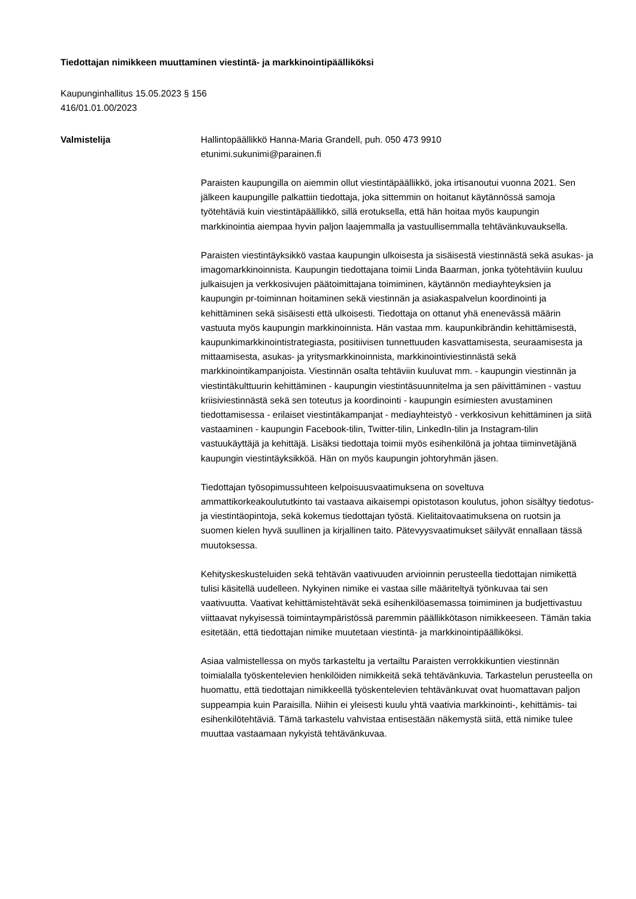Tiedottajan nimikkeen muuttaminen viestintä- ja markkinointipäälliköksi
Kaupunginhallitus 15.05.2023 § 156
416/01.01.00/2023
Valmistelija Hallintopäällikkö Hanna-Maria Grandell, puh. 050 473 9910
etunimi.sukunimi@parainen.fi
Paraisten kaupungilla on aiemmin ollut viestintäpäällikkö, joka irtisanoutui vuonna 2021. Sen jälkeen kaupungille palkattiin tiedottaja, joka sittemmin on hoitanut käytännössä samoja työtehtäviä kuin viestintäpäällikkö, sillä erotuksella, että hän hoitaa myös kaupungin markkinointia aiempaa hyvin paljon laajemmalla ja vastuullisemmalla tehtävänkuvauksella.
Paraisten viestintäyksikkö vastaa kaupungin ulkoisesta ja sisäisestä viestinnästä sekä asukas- ja imagomarkkinoinnista. Kaupungin tiedottajana toimii Linda Baarman, jonka työtehtäviin kuuluu julkaisujen ja verkkosivujen päätoimittajana toimiminen, käytännön mediayhteyksien ja kaupungin pr-toiminnan hoitaminen sekä viestinnän ja asiakaspalvelun koordinointi ja kehittäminen sekä sisäisesti että ulkoisesti. Tiedottaja on ottanut yhä enenevässä määrin vastuuta myös kaupungin markkinoinnista. Hän vastaa mm. kaupunkibrändin kehittämisestä, kaupunkimarkkinointistrategiasta, positiivisen tunnettuuden kasvattamisesta, seuraamisesta ja mittaamisesta, asukas- ja yritysmarkkinoinnista, markkinointiviestinnästä sekä markkinointikampanjoista. Viestinnän osalta tehtäviin kuuluvat mm. - kaupungin viestinnän ja viestintäkulttuurin kehittäminen - kaupungin viestintäsuunnitelma ja sen päivittäminen - vastuu kriisiviestinnästä sekä sen toteutus ja koordinointi - kaupungin esimiesten avustaminen tiedottamisessa - erilaiset viestintäkampanjat - mediayhteistyö - verkkosivun kehittäminen ja siitä vastaaminen - kaupungin Facebook-tilin, Twitter-tilin, LinkedIn-tilin ja Instagram-tilin vastuukäyttäjä ja kehittäjä. Lisäksi tiedottaja toimii myös esihenkilönä ja johtaa tiiminvetäjänä kaupungin viestintäyksikköä. Hän on myös kaupungin johtoryhmän jäsen.
Tiedottajan työsopimussuhteen kelpoisuusvaatimuksena on soveltuva ammattikorkeakoulututkinto tai vastaava aikaisempi opistotason koulutus, johon sisältyy tiedotus- ja viestintäopintoja, sekä kokemus tiedottajan työstä. Kielitaitovaatimuksena on ruotsin ja suomen kielen hyvä suullinen ja kirjallinen taito. Pätevyysvaatimukset säilyvät ennallaan tässä muutoksessa.
Kehityskeskusteluiden sekä tehtävän vaativuuden arvioinnin perusteella tiedottajan nimikettä tulisi käsitellä uudelleen. Nykyinen nimike ei vastaa sille määriteltyä työnkuvaa tai sen vaativuutta. Vaativat kehittämistehtävät sekä esihenkilöasemassa toimiminen ja budjettivastuu viittaavat nykyisessä toimintaympäristössä paremmin päällikkötason nimikkeeseen. Tämän takia esitetään, että tiedottajan nimike muutetaan viestintä- ja markkinointipäälliköksi.
Asiaa valmistellessa on myös tarkasteltu ja vertailtu Paraisten verrokkikuntien viestinnän toimialalla työskentelevien henkilöiden nimikkeitä sekä tehtävänkuvia. Tarkastelun perusteella on huomattu, että tiedottajan nimikkeellä työskentelevien tehtävänkuvat ovat huomattavan paljon suppeampia kuin Paraisilla. Niihin ei yleisesti kuulu yhtä vaativia markkinointi-, kehittämis- tai esihenkilötehtäviä. Tämä tarkastelu vahvistaa entisestään näkemystä siitä, että nimike tulee muuttaa vastaamaan nykyistä tehtävänkuvaa.